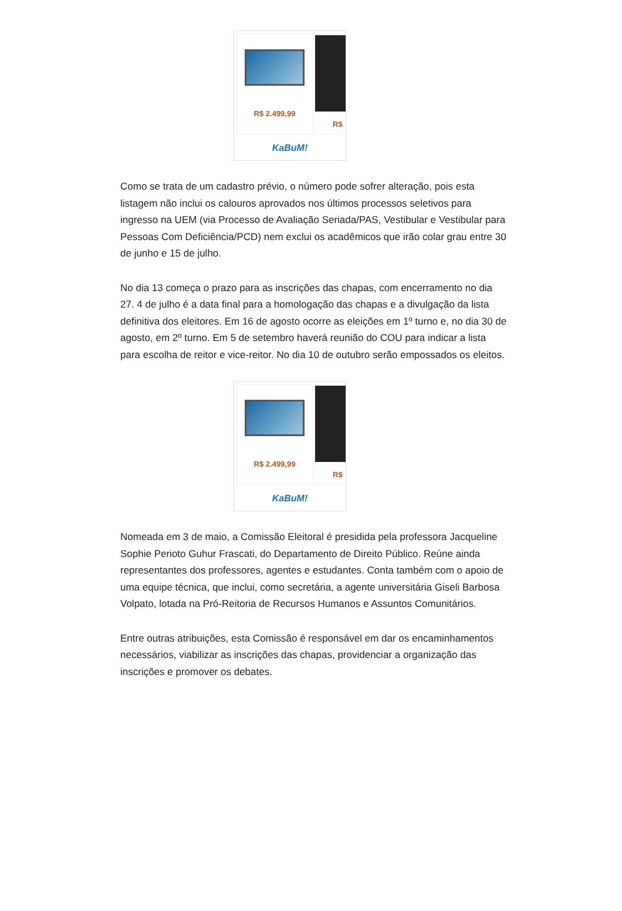R$ 2.499,99
R$
KaBuM!
Como se trata de um cadastro prévio, o número pode sofrer alteração, pois esta listagem não inclui os calouros aprovados nos últimos processos seletivos para ingresso na UEM (via Processo de Avaliação Seriada/PAS, Vestibular e Vestibular para Pessoas Com Deficiência/PCD) nem exclui os acadêmicos que irão colar grau entre 30 de junho e 15 de julho.
No dia 13 começa o prazo para as inscrições das chapas, com encerramento no dia 27. 4 de julho é a data final para a homologação das chapas e a divulgação da lista definitiva dos eleitores. Em 16 de agosto ocorre as eleições em 1º turno e, no dia 30 de agosto, em 2º turno. Em 5 de setembro haverá reunião do COU para indicar a lista para escolha de reitor e vice-reitor. No dia 10 de outubro serão empossados os eleitos.
R$ 2.499,99
R$
KaBuM!
Nomeada em 3 de maio, a Comissão Eleitoral é presidida pela professora Jacqueline Sophie Perioto Guhur Frascati, do Departamento de Direito Público. Reúne ainda representantes dos professores, agentes e estudantes. Conta também com o apoio de uma equipe técnica, que inclui, como secretária, a agente universitária Giseli Barbosa Volpato, lotada na Pró-Reitoria de Recursos Humanos e Assuntos Comunitários.
Entre outras atribuições, esta Comissão é responsável em dar os encaminhamentos necessários, viabilizar as inscrições das chapas, providenciar a organização das inscrições e promover os debates.